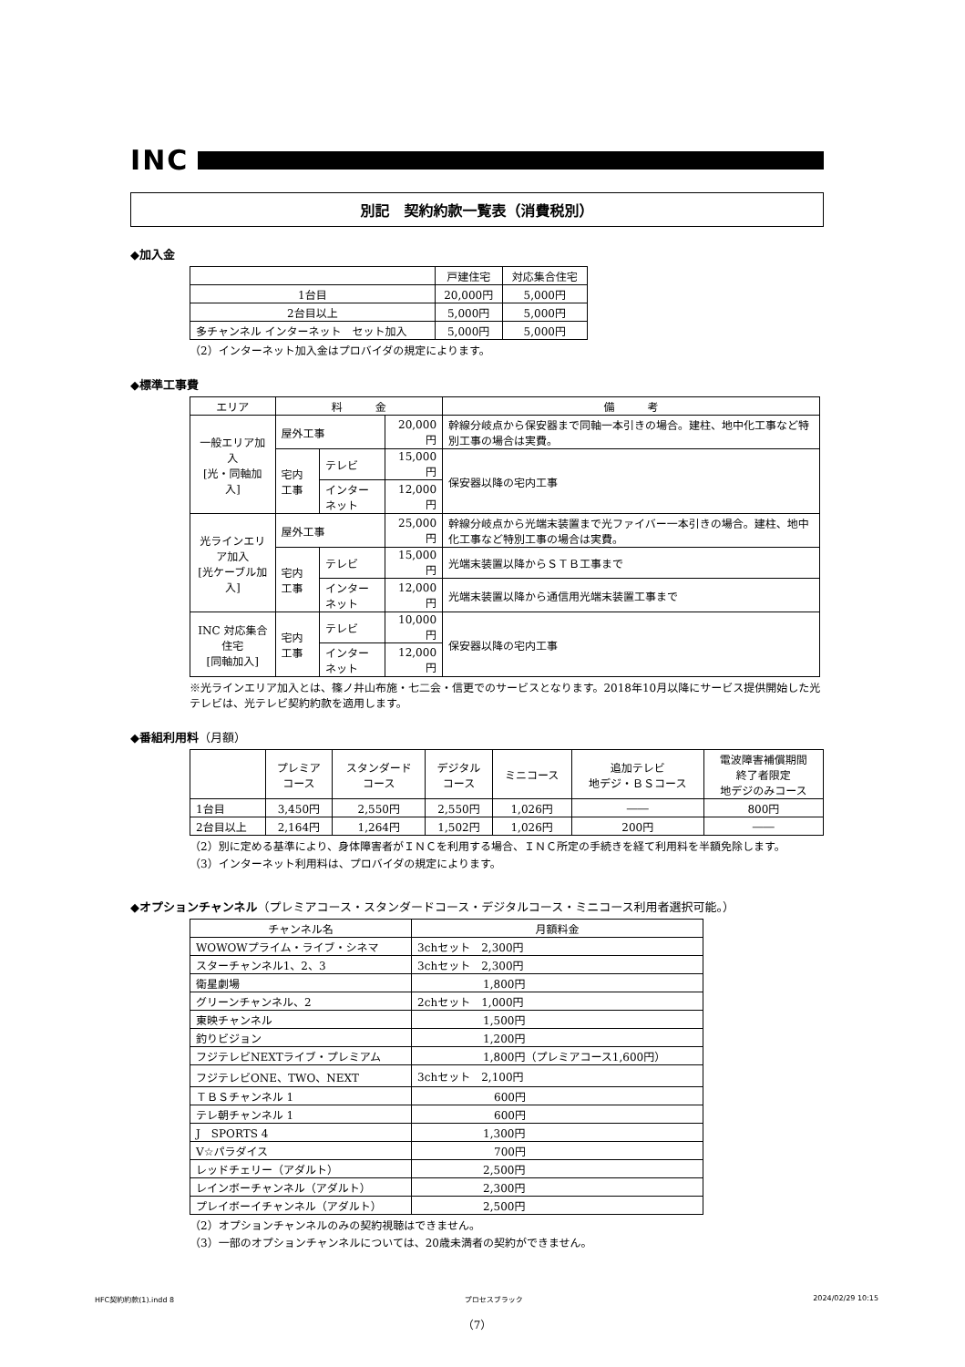INC
別記　契約約款一覧表（消費税別）
◆加入金
| | 戸建住宅 | 対応集合住宅 |
| --- | --- | --- |
| 1台目 | 20,000円 | 5,000円 |
| 2台目以上 | 5,000円 | 5,000円 |
| 多チャンネル インターネット セット加入 | 5,000円 | 5,000円 |
（2）インターネット加入金はプロバイダの規定によります。
◆標準工事費
| エリア | 料 金 | | | 備 考 |
| --- | --- | --- | --- | --- |
| 一般エリア加入 [光・同軸加入] | 屋外工事 | | 20,000円 | 幹線分岐点から保安器まで同軸一本引きの場合。建柱、地中化工事など特別工事の場合は実費。 |
| | 宅内工事 | テレビ | 15,000円 | 保安器以降の宅内工事 |
| | | インターネット | 12,000円 | |
| 光ラインエリア加入 [光ケーブル加入] | 屋外工事 | | 25,000円 | 幹線分岐点から光端末装置まで光ファイバー一本引きの場合。建柱、地中化工事など特別工事の場合は実費。 |
| | 宅内工事 | テレビ | 15,000円 | 光端末装置以降からＳＴＢ工事まで |
| | | インターネット | 12,000円 | 光端末装置以降から通信用光端末装置工事まで |
| INC 対応集合住宅 [同軸加入] | 宅内工事 | テレビ | 10,000円 | 保安器以降の宅内工事 |
| | | インターネット | 12,000円 | |
※光ラインエリア加入とは、篠ノ井山布施・七二会・信更でのサービスとなります。2018年10月以降にサービス提供開始した光テレビは、光テレビ契約約款を適用します。
◆番組利用料（月額）
| | プレミア コース | スタンダード コース | デジタル コース | ミニコース | 追加テレビ 地デジ・ＢＳコース | 電波障害補償期間 終了者限定 地デジのみコース |
| --- | --- | --- | --- | --- | --- | --- |
| 1台目 | 3,450円 | 2,550円 | 2,550円 | 1,026円 | ―― | 800円 |
| 2台目以上 | 2,164円 | 1,264円 | 1,502円 | 1,026円 | 200円 | ―― |
（2）別に定める基準により、身体障害者がＩＮＣを利用する場合、ＩＮＣ所定の手続きを経て利用料を半額免除します。
（3）インターネット利用料は、プロバイダの規定によります。
◆オプションチャンネル（プレミアコース・スタンダードコース・デジタルコース・ミニコース利用者選択可能。）
| チャンネル名 | 月額料金 |
| --- | --- |
| WOWOWプライム・ライブ・シネマ | 3chセット 2,300円 |
| スターチャンネル1、2、3 | 3chセット 2,300円 |
| 衛星劇場 | 1,800円 |
| グリーンチャンネル、2 | 2chセット 1,000円 |
| 東映チャンネル | 1,500円 |
| 釣りビジョン | 1,200円 |
| フジテレビNEXTライブ・プレミアム | 1,800円（プレミアコース1,600円） |
| フジテレビONE、TWO、NEXT | 3chセット 2,100円 |
| ＴＢＳチャンネル 1 | 600円 |
| テレ朝チャンネル 1 | 600円 |
| J SPORTS 4 | 1,300円 |
| V☆パラダイス | 700円 |
| レッドチェリー（アダルト） | 2,500円 |
| レインボーチャンネル（アダルト） | 2,300円 |
| プレイボーイチャンネル（アダルト） | 2,500円 |
（2）オプションチャンネルのみの契約視聴はできません。
（3）一部のオプションチャンネルについては、20歳未満者の契約ができません。
（7）
HFC契約約款(1).indd 8 プロセスブラック 2024/02/29 10:15